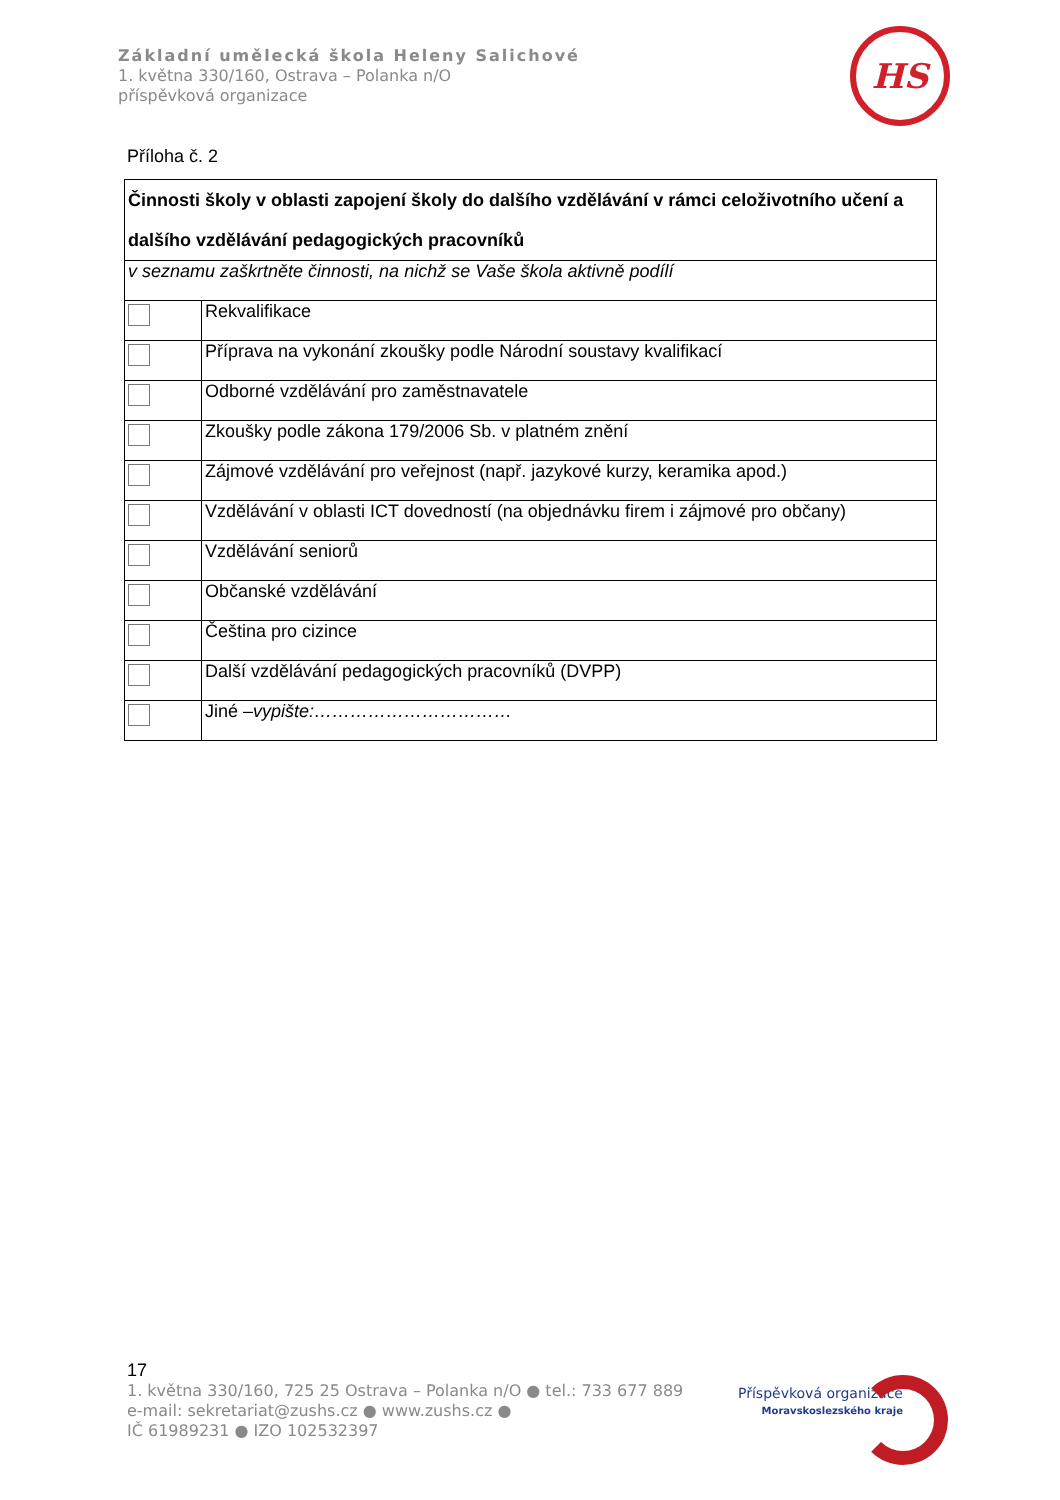Základní umělecká škola Heleny Salichové
1. května 330/160, Ostrava – Polanka n/O
příspěvková organizace
HS
Příloha č. 2
| Činnosti školy v oblasti zapojení školy do dalšího vzdělávání v rámci celoživotního učení a dalšího vzdělávání pedagogických pracovníků | |
| v seznamu zaškrtněte činnosti, na nichž se Vaše škola aktivně podílí | |
| | Rekvalifikace |
| | Příprava na vykonání zkoušky podle Národní soustavy kvalifikací |
| | Odborné vzdělávání pro zaměstnavatele |
| | Zkoušky podle zákona 179/2006 Sb. v platném znění |
| | Zájmové vzdělávání pro veřejnost (např. jazykové kurzy, keramika apod.) |
| | Vzdělávání v oblasti ICT dovedností (na objednávku firem i zájmové pro občany) |
| | Vzdělávání seniorů |
| | Občanské vzdělávání |
| | Čeština pro cizince |
| | Další vzdělávání pedagogických pracovníků (DVPP) |
| | Jiné – vypište:…………………………… |
17
1. května 330/160, 725 25 Ostrava – Polanka n/O ● tel.: 733 677 889
e-mail: sekretariat@zushs.cz ● www.zushs.cz ●
IČ 61989231 ● IZO 102532397
Příspěvková organizace
Moravskoslezského kraje